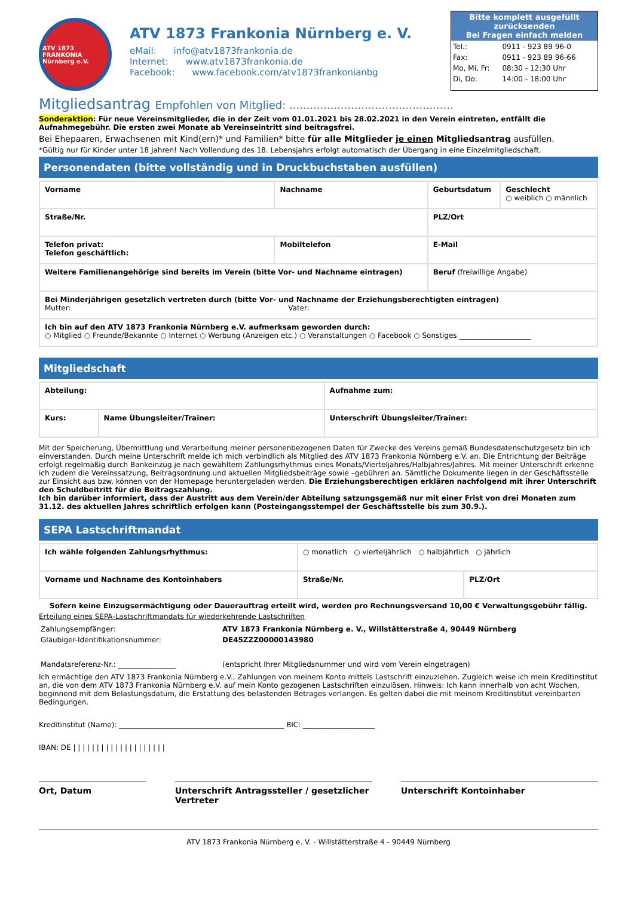ATV 1873 FRANKONIA Nürnberg e.V.
ATV 1873 Frankonia Nürnberg e. V.
eMail: info@atv1873frankonia.de
Internet: www.atv1873frankonia.de
Facebook: www.facebook.com/atv1873frankonianbg
Bitte komplett ausgefüllt zurücksenden
Bei Fragen einfach melden
| Tel.: | 0911 - 923 89 96-0 |
| Fax: | 0911 - 923 89 96-66 |
| Mo, Mi, Fr: | 08:30 - 12:30 Uhr |
| Di, Do: | 14:00 - 18:00 Uhr |
Mitgliedsantrag Empfohlen von Mitglied: ................................................
Sonderaktion: Für neue Vereinsmitglieder, die in der Zeit vom 01.01.2021 bis 28.02.2021 in den Verein eintreten, entfällt die Aufnahmegebühr. Die ersten zwei Monate ab Vereinseintritt sind beitragsfrei.
Bei Ehepaaren, Erwachsenen mit Kind(ern)* und Familien* bitte für alle Mitglieder je einen Mitgliedsantrag ausfüllen.
*Gültig nur für Kinder unter 18 Jahren! Nach Vollendung des 18. Lebensjahrs erfolgt automatisch der Übergang in eine Einzelmitgliedschaft.
Personendaten (bitte vollständig und in Druckbuchstaben ausfüllen)
| Vorname | Nachname | Geburtsdatum | Geschlecht ○ weiblich ○ männlich |
| Straße/Nr. | | PLZ/Ort | |
| Telefon privat: Telefon geschäftlich: | Mobiltelefon | E-Mail | |
| Weitere Familienangehörige sind bereits im Verein (bitte Vor- und Nachname eintragen) | | Beruf (freiwillige Angabe) | |
| Bei Minderjährigen gesetzlich vertreten durch (bitte Vor- und Nachname der Erziehungsberechtigten eintragen) Mutter: Vater: | | | |
| Ich bin auf den ATV 1873 Frankonia Nürnberg e.V. aufmerksam geworden durch: ○ Mitglied ○ Freunde/Bekannte ○ Internet ○ Werbung (Anzeigen etc.) ○ Veranstaltungen ○ Facebook ○ Sonstiges ____________________ | | | |
Mitgliedschaft
| Abteilung: | | Aufnahme zum: |
| Kurs: | Name Übungsleiter/Trainer: | Unterschrift Übungsleiter/Trainer: |
Mit der Speicherung, Übermittlung und Verarbeitung meiner personenbezogenen Daten für Zwecke des Vereins gemäß Bundesdatenschutzgesetz bin ich einverstanden. Durch meine Unterschrift melde ich mich verbindlich als Mitglied des ATV 1873 Frankonia Nürnberg e.V. an. Die Entrichtung der Beiträge erfolgt regelmäßig durch Bankeinzug je nach gewähltem Zahlungsrhythmus eines Monats/Vierteljahres/Halbjahres/Jahres. Mit meiner Unterschrift erkenne ich zudem die Vereinssatzung, Beitragsordnung und aktuellen Mitgliedsbeiträge sowie –gebühren an. Sämtliche Dokumente liegen in der Geschäftsstelle zur Einsicht aus bzw. können von der Homepage heruntergeladen werden. Die Erziehungsberechtigen erklären nachfolgend mit ihrer Unterschrift den Schuldbeitritt für die Beitragszahlung.
Ich bin darüber informiert, dass der Austritt aus dem Verein/der Abteilung satzungsgemäß nur mit einer Frist von drei Monaten zum 31.12. des aktuellen Jahres schriftlich erfolgen kann (Posteingangsstempel der Geschäftsstelle bis zum 30.9.).
SEPA Lastschriftmandat
| Ich wähle folgenden Zahlungsrhythmus: | ○ monatlich ○ vierteljährlich ○ halbjährlich ○ jährlich | |
| Vorname und Nachname des Kontoinhabers | Straße/Nr. | PLZ/Ort |
Sofern keine Einzugsermächtigung oder Dauerauftrag erteilt wird, werden pro Rechnungsversand 10,00 € Verwaltungsgebühr fällig.
Erteilung eines SEPA-Lastschriftmandats für wiederkehrende Lastschriften
| Zahlungsempfänger: | ATV 1873 Frankonia Nürnberg e. V., Willstätterstraße 4, 90449 Nürnberg |
| Gläubiger-Identifikationsnummer: | DE45ZZZ00000143980 |
| Mandatsreferenz-Nr.: ________________ | (entspricht Ihrer Mitgliedsnummer und wird vom Verein eingetragen) |
Ich ermächtige den ATV 1873 Frankonia Nürnberg e.V., Zahlungen von meinem Konto mittels Lastschrift einzuziehen. Zugleich weise ich mein Kreditinstitut an, die von dem ATV 1873 Frankonia Nürnberg e.V. auf mein Konto gezogenen Lastschriften einzulösen. Hinweis: Ich kann innerhalb von acht Wochen, beginnend mit dem Belastungsdatum, die Erstattung des belastenden Betrages verlangen. Es gelten dabei die mit meinem Kreditinstitut vereinbarten Bedingungen.
Kreditinstitut (Name): ______________________________________________ BIC: ____________________
IBAN: DE | | | | | | | | | | | | | | | | | | | |
Ort, Datum Unterschrift Antragssteller / gesetzlicher Vertreter
Unterschrift Kontoinhaber
ATV 1873 Frankonia Nürnberg e. V. - Willstätterstraße 4 - 90449 Nürnberg